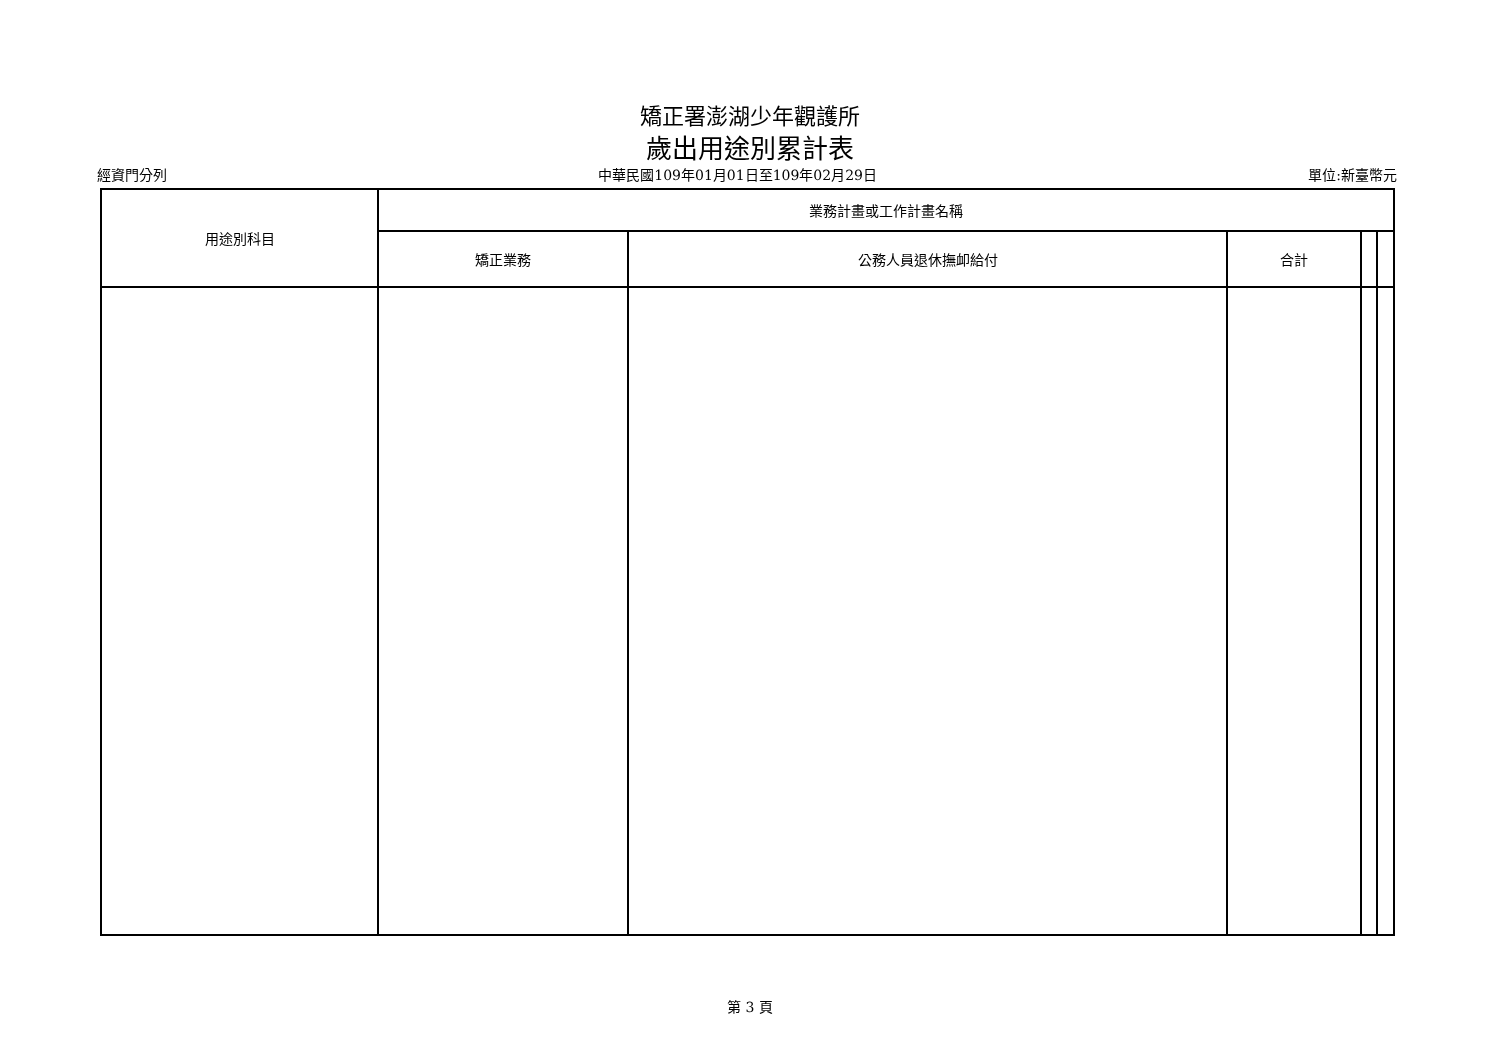矯正署澎湖少年觀護所
歲出用途別累計表
經資門分列 中華民國109年01月01日至109年02月29日 單位:新臺幣元
| 用途別科目 | 業務計畫或工作計畫名稱 | | | | |
| --- | --- | --- | --- | --- | --- |
| | 矯正業務 | 公務人員退休撫卹給付 | 合計 | | |
第 3 頁